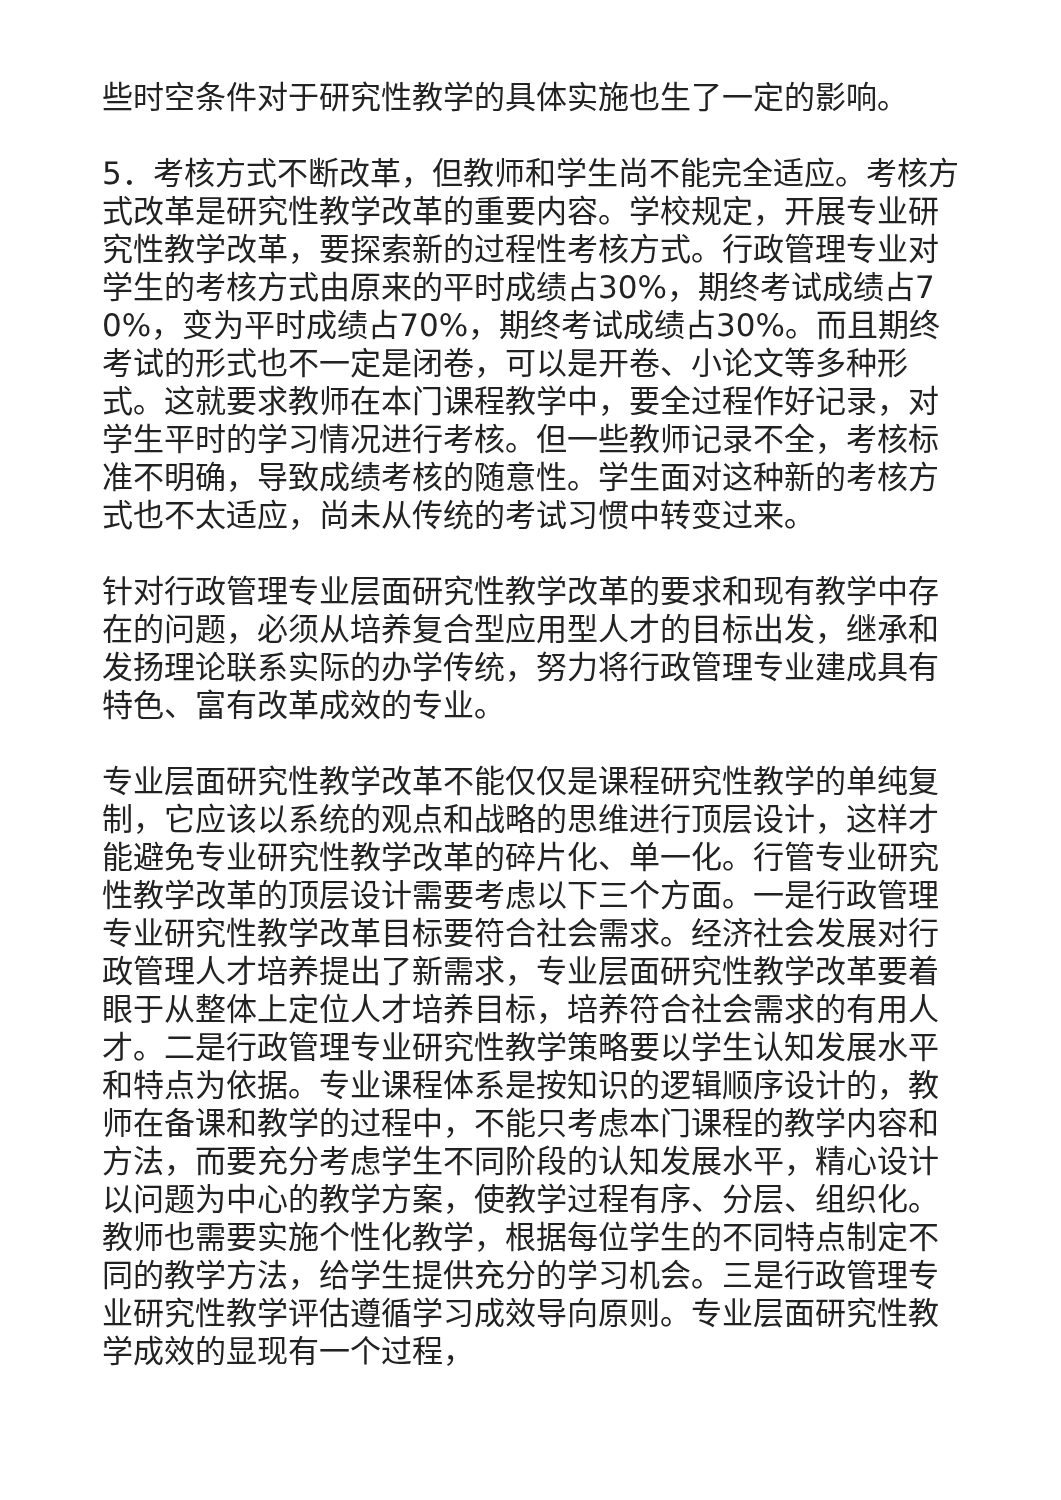些时空条件对于研究性教学的具体实施也生了一定的影响。
5．考核方式不断改革，但教师和学生尚不能完全适应。考核方式改革是研究性教学改革的重要内容。学校规定，开展专业研究性教学改革，要探索新的过程性考核方式。行政管理专业对学生的考核方式由原来的平时成绩占30%，期终考试成绩占70%，变为平时成绩占70%，期终考试成绩占30%。而且期终考试的形式也不一定是闭卷，可以是开卷、小论文等多种形式。这就要求教师在本门课程教学中，要全过程作好记录，对学生平时的学习情况进行考核。但一些教师记录不全，考核标准不明确，导致成绩考核的随意性。学生面对这种新的考核方式也不太适应，尚未从传统的考试习惯中转变过来。
针对行政管理专业层面研究性教学改革的要求和现有教学中存在的问题，必须从培养复合型应用型人才的目标出发，继承和发扬理论联系实际的办学传统，努力将行政管理专业建成具有特色、富有改革成效的专业。
专业层面研究性教学改革不能仅仅是课程研究性教学的单纯复制，它应该以系统的观点和战略的思维进行顶层设计，这样才能避免专业研究性教学改革的碎片化、单一化。行管专业研究性教学改革的顶层设计需要考虑以下三个方面。一是行政管理专业研究性教学改革目标要符合社会需求。经济社会发展对行政管理人才培养提出了新需求，专业层面研究性教学改革要着眼于从整体上定位人才培养目标，培养符合社会需求的有用人才。二是行政管理专业研究性教学策略要以学生认知发展水平和特点为依据。专业课程体系是按知识的逻辑顺序设计的，教师在备课和教学的过程中，不能只考虑本门课程的教学内容和方法，而要充分考虑学生不同阶段的认知发展水平，精心设计以问题为中心的教学方案，使教学过程有序、分层、组织化。教师也需要实施个性化教学，根据每位学生的不同特点制定不同的教学方法，给学生提供充分的学习机会。三是行政管理专业研究性教学评估遵循学习成效导向原则。专业层面研究性教学成效的显现有一个过程，